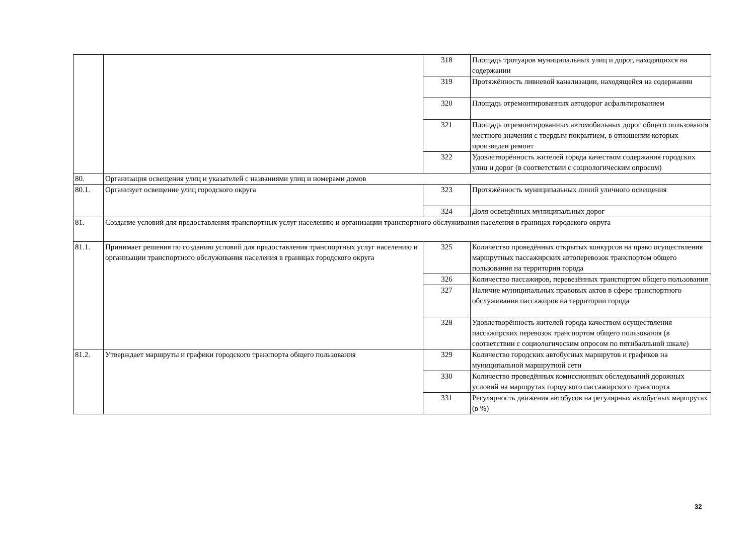| | | 318 | Площадь тротуаров муниципальных улиц и дорог, находящихся на содержании |
| | | 319 | Протяжённость ливневой канализации, находящейся на содержании |
| | | 320 | Площадь отремонтированных автодорог асфальтированием |
| | | 321 | Площадь отремонтированных автомобильных дорог общего пользования местного значения с твердым покрытием, в отношении которых произведен ремонт |
| | | 322 | Удовлетворённость жителей города качеством содержания городских улиц и дорог (в соответствии с социологическим опросом) |
| 80. | Организация освещения улиц и указателей с названиями улиц и номерами домов | | |
| 80.1. | Организует освещение улиц городского округа | 323 | Протяжённость муниципальных линий уличного освещения |
| | | 324 | Доля освещённых муниципальных дорог |
| 81. | Создание условий для предоставления транспортных услуг населению и организации транспортного обслуживания населения в границах городского округа | | |
| 81.1. | Принимает решения по созданию условий для предоставления транспортных услуг населению и организации транспортного обслуживания населения в границах городского округа | 325 | Количество проведённых открытых конкурсов на право осуществления маршрутных пассажирских автоперевозок транспортом общего пользования на территории города |
| | | 326 | Количество пассажиров, перевезённых транспортом общего пользования |
| | | 327 | Наличие муниципальных правовых актов в сфере транспортного обслуживания пассажиров на территории города |
| | | 328 | Удовлетворённость жителей города качеством осуществления пассажирских перевозок транспортом общего пользования (в соответствии с социологическим опросом по пятибалльной шкале) |
| 81.2. | Утверждает маршруты и графики городского транспорта общего пользования | 329 | Количество городских автобусных маршрутов и графиков на муниципальной маршрутной сети |
| | | 330 | Количество проведённых комиссионных обследований дорожных условий на маршрутах городского пассажирского транспорта |
| | | 331 | Регулярность движения автобусов на регулярных автобусных маршрутах (в %) |
32